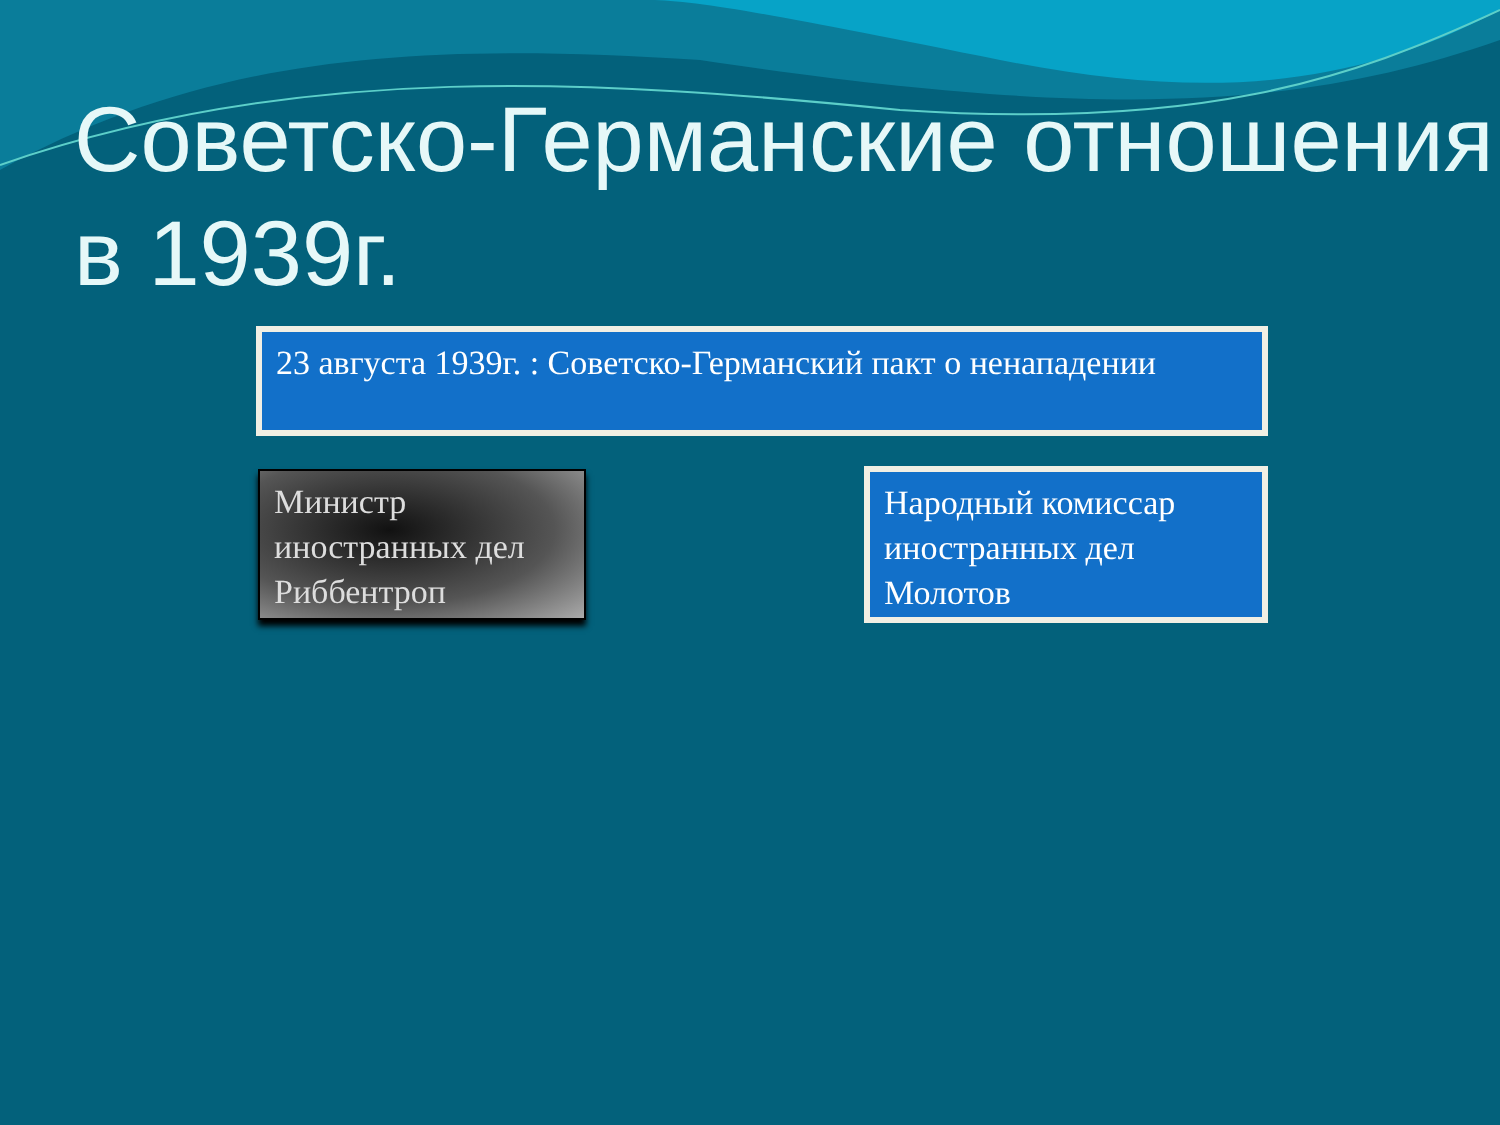Советско-Германские отношения в 1939г.
23 августа 1939г. : Советско-Германский пакт о ненападении
Министр иностранных дел Риббентроп
Народный комиссар иностранных дел Молотов